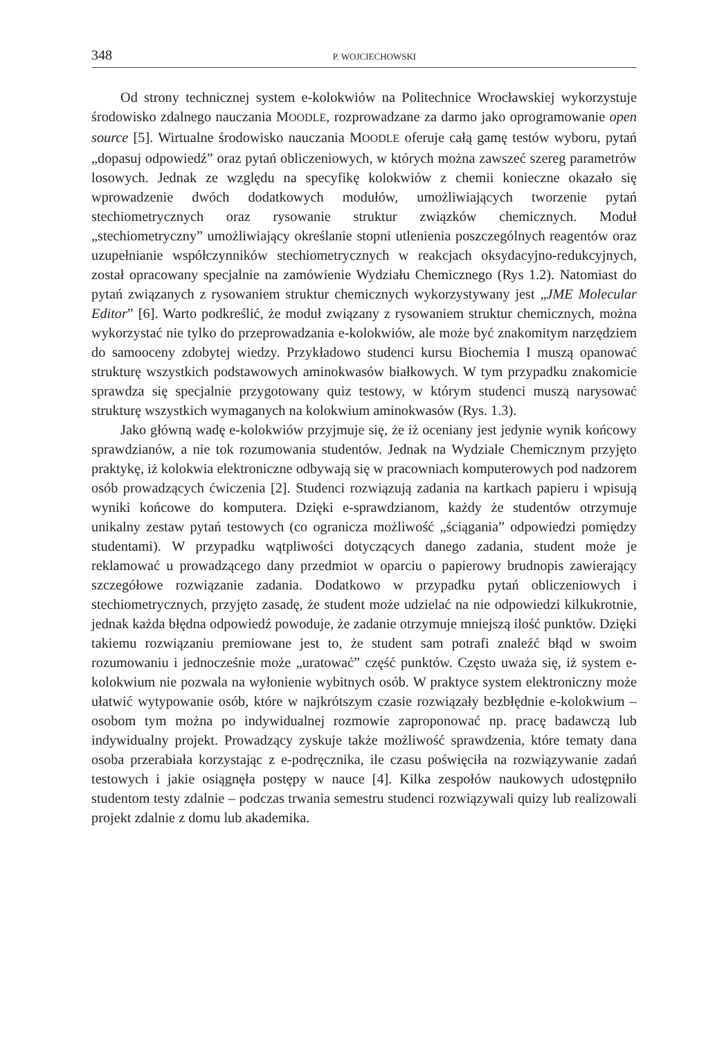348 P. WOJCIECHOWSKI
Od strony technicznej system e-kolokwiów na Politechnice Wrocławskiej wykorzystuje środowisko zdalnego nauczania MOODLE, rozprowadzane za darmo jako oprogramowanie open source [5]. Wirtualne środowisko nauczania MOODLE oferuje całą gamę testów wyboru, pytań „dopasuj odpowiedź” oraz pytań obliczeniowych, w których można zawszeć szereg parametrów losowych. Jednak ze względu na specyfikę kolokwiów z chemii konieczne okazało się wprowadzenie dwóch dodatkowych modułów, umożliwiających tworzenie pytań stechiometrycznych oraz rysowanie struktur związków chemicznych. Moduł „stechiometryczny” umożliwiający określanie stopni utlenienia poszczególnych reagentów oraz uzupełnianie współczynników stechiometrycznych w reakcjach oksydacyjno-redukcyjnych, został opracowany specjalnie na zamówienie Wydziału Chemicznego (Rys 1.2). Natomiast do pytań związanych z rysowaniem struktur chemicznych wykorzystywany jest „JME Molecular Editor” [6]. Warto podkreślić, że moduł związany z rysowaniem struktur chemicznych, można wykorzystać nie tylko do przeprowadzania e-kolokwiów, ale może być znakomitym narzędziem do samooceny zdobytej wiedzy. Przykładowo studenci kursu Biochemia I muszą opanować strukturę wszystkich podstawowych aminokwasów białkowych. W tym przypadku znakomicie sprawdza się specjalnie przygotowany quiz testowy, w którym studenci muszą narysować strukturę wszystkich wymaganych na kolokwium aminokwasów (Rys. 1.3).
Jako główną wadę e-kolokwiów przyjmuje się, że iż oceniany jest jedynie wynik końcowy sprawdzianów, a nie tok rozumowania studentów. Jednak na Wydziale Chemicznym przyjęto praktykę, iż kolokwia elektroniczne odbywają się w pracowniach komputerowych pod nadzorem osób prowadzących ćwiczenia [2]. Studenci rozwiązują zadania na kartkach papieru i wpisują wyniki końcowe do komputera. Dzięki e-sprawdzianom, każdy że studentów otrzymuje unikalny zestaw pytań testowych (co ogranicza możliwość „ściągania” odpowiedzi pomiędzy studentami). W przypadku wątpliwości dotyczących danego zadania, student może je reklamować u prowadzącego dany przedmiot w oparciu o papierowy brudnopis zawierający szczegółowe rozwiązanie zadania. Dodatkowo w przypadku pytań obliczeniowych i stechiometrycznych, przyjęto zasadę, że student może udzielać na nie odpowiedzi kilkukrotnie, jednak każda błędna odpowiedź powoduje, że zadanie otrzymuje mniejszą ilość punktów. Dzięki takiemu rozwiązaniu premiowane jest to, że student sam potrafi znaleźć błąd w swoim rozumowaniu i jednocześnie może „uratować” część punktów. Często uważa się, iż system e-kolokwium nie pozwala na wyłonienie wybitnych osób. W praktyce system elektroniczny może ułatwić wytypowanie osób, które w najkrótszym czasie rozwiązały bezbłędnie e-kolokwium – osobom tym można po indywidualnej rozmowie zaproponować np. pracę badawczą lub indywidualny projekt. Prowadzący zyskuje także możliwość sprawdzenia, które tematy dana osoba przerabiała korzystając z e-podręcznika, ile czasu poświęciła na rozwiązywanie zadań testowych i jakie osiągnęła postępy w nauce [4]. Kilka zespołów naukowych udostępniło studentom testy zdalnie – podczas trwania semestru studenci rozwiązywali quizy lub realizowali projekt zdalnie z domu lub akademika.